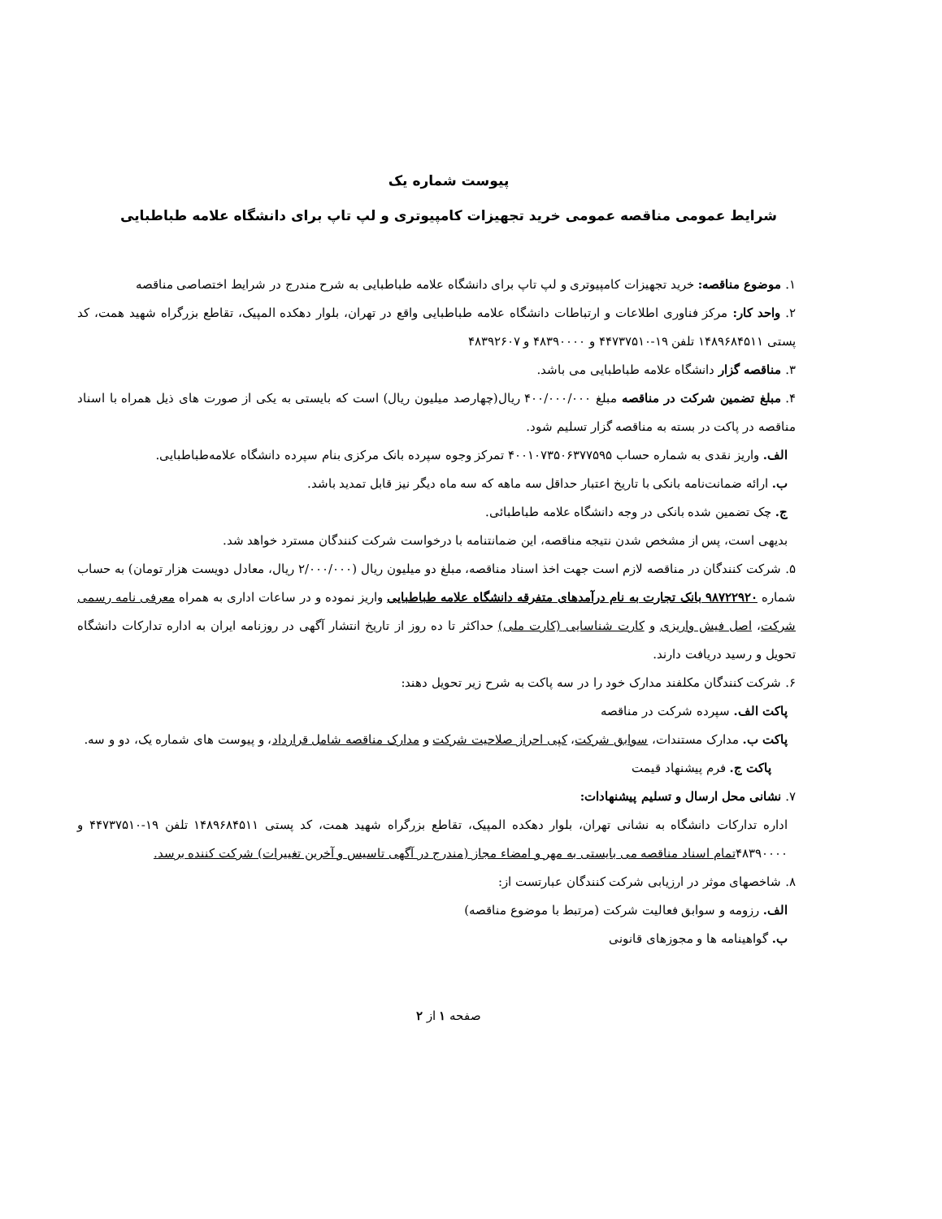پیوست شماره یک
شرایط عمومی مناقصه عمومی خرید تجهیزات کامپیوتری و لپ تاپ برای دانشگاه علامه طباطبایی
۱. موضوع مناقصه: خرید تجهیزات کامپیوتری و لپ تاپ برای دانشگاه علامه طباطبایی به شرح مندرج در شرایط اختصاصی مناقصه
۲. واحد کار: مرکز فناوری اطلاعات و ارتباطات دانشگاه علامه طباطبایی واقع در تهران، بلوار دهکده المپیک، تقاطع بزرگراه شهید همت، کد پستی ۱۴۸۹۶۸۴۵۱۱ تلفن ۱۹-۴۴۷۳۷۵۱۰ و ۴۸۳۹۰۰۰۰ و ۴۸۳۹۲۶۰۷
۳. مناقصه گزار دانشگاه علامه طباطبایی می باشد.
۴. مبلغ تضمین شرکت در مناقصه مبلغ ۴۰۰/۰۰۰/۰۰۰ ریال(چهارصد میلیون ریال) است که بایستی به یکی از صورت های ذیل همراه با اسناد مناقصه در پاکت در بسته به مناقصه گزار تسلیم شود.
الف. واریز نقدی به شماره حساب ۴۰۰۱۰۷۳۵۰۶۳۷۷۵۹۵ تمرکز وجوه سپرده بانک مرکزی بنام سپرده دانشگاه علامه‌طباطبایی.
ب. ارائه ضمانت‌نامه بانکی با تاریخ اعتبار حداقل سه ماهه که سه ماه دیگر نیز قابل تمدید باشد.
ج. چک تضمین شده بانکی در وجه دانشگاه علامه طباطبائی.
بدیهی است، پس از مشخص شدن نتیجه مناقصه، این ضمانتنامه با درخواست شرکت کنندگان مسترد خواهد شد.
۵. شرکت کنندگان در مناقصه لازم است جهت اخذ اسناد مناقصه، مبلغ دو میلیون ریال (۲/۰۰۰/۰۰۰ ریال، معادل دویست هزار تومان) به حساب شماره ۹۸۷۲۲۹۲۰ بانک تجارت به نام درآمدهای متفرقه دانشگاه علامه طباطبایی واریز نموده و در ساعات اداری به همراه معرفی نامه رسمی شرکت، اصل فیش واریزی و کارت شناسایی (کارت ملی) حداکثر تا ده روز از تاریخ انتشار آگهی در روزنامه ایران به اداره تدارکات دانشگاه تحویل و رسید دریافت دارند.
۶. شرکت کنندگان مکلفند مدارک خود را در سه پاکت به شرح زیر تحویل دهند:
پاکت الف. سپرده شرکت در مناقصه
پاکت ب. مدارک مستندات، سوابق شرکت، کپی احراز صلاحیت شرکت و مدارک مناقصه شامل قرارداد، و پیوست های شماره یک، دو و سه.
پاکت ج. فرم پیشنهاد قیمت
۷. نشانی محل ارسال و تسلیم پیشنهادات:
اداره تدارکات دانشگاه به نشانی تهران، بلوار دهکده المپیک، تقاطع بزرگراه شهید همت، کد پستی ۱۴۸۹۶۸۴۵۱۱ تلفن ۱۹-۴۴۷۳۷۵۱۰ و ۴۸۳۹۰۰۰۰تمام اسناد مناقصه می بایستی به مهر و امضاء مجاز (مندرج در آگهی تاسیس و آخرین تغییرات) شرکت کننده برسد.
۸. شاخصهای موثر در ارزیابی شرکت کنندگان عبارتست از:
الف. رزومه و سوابق فعالیت شرکت (مرتبط با موضوع مناقصه)
ب. گواهینامه ها و مجوزهای قانونی
صفحه ۱ از ۲